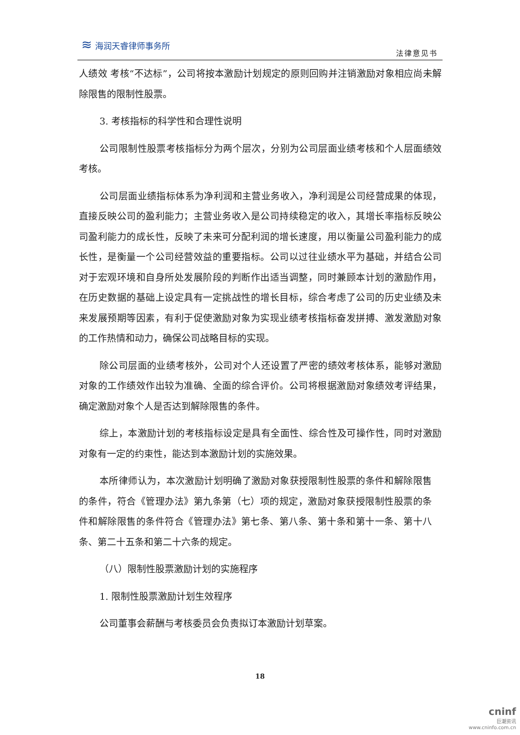≋ 海润天睿律师事务所
法律意见书
人绩效 考核“不达标”，公司将按本激励计划规定的原则回购并注销激励对象相应尚未解除限售的限制性股票。
3. 考核指标的科学性和合理性说明
公司限制性股票考核指标分为两个层次，分别为公司层面业绩考核和个人层面绩效考核。
公司层面业绩指标体系为净利润和主营业务收入，净利润是公司经营成果的体现，直接反映公司的盈利能力；主营业务收入是公司持续稳定的收入，其增长率指标反映公司盈利能力的成长性，反映了未来可分配利润的增长速度，用以衡量公司盈利能力的成长性，是衡量一个公司经营效益的重要指标。公司以过往业绩水平为基础，并结合公司对于宏观环境和自身所处发展阶段的判断作出适当调整，同时兼顾本计划的激励作用，在历史数据的基础上设定具有一定挑战性的增长目标，综合考虑了公司的历史业绩及未来发展预期等因素，有利于促使激励对象为实现业绩考核指标奋发拼搏、激发激励对象的工作热情和动力，确保公司战略目标的实现。
除公司层面的业绩考核外，公司对个人还设置了严密的绩效考核体系，能够对激励对象的工作绩效作出较为准确、全面的综合评价。公司将根据激励对象绩效考评结果，确定激励对象个人是否达到解除限售的条件。
综上，本激励计划的考核指标设定是具有全面性、综合性及可操作性，同时对激励对象有一定的约束性，能达到本激励计划的实施效果。
本所律师认为，本次激励计划明确了激励对象获授限制性股票的条件和解除限售的条件，符合《管理办法》第九条第（七）项的规定，激励对象获授限制性股票的条件和解除限售的条件符合《管理办法》第七条、第八条、第十条和第十一条、第十八条、第二十五条和第二十六条的规定。
（八）限制性股票激励计划的实施程序
1. 限制性股票激励计划生效程序
公司董事会薪酬与考核委员会负责拟订本激励计划草案。
18
cninf
巨潮资讯
www.cninfo.com.cn